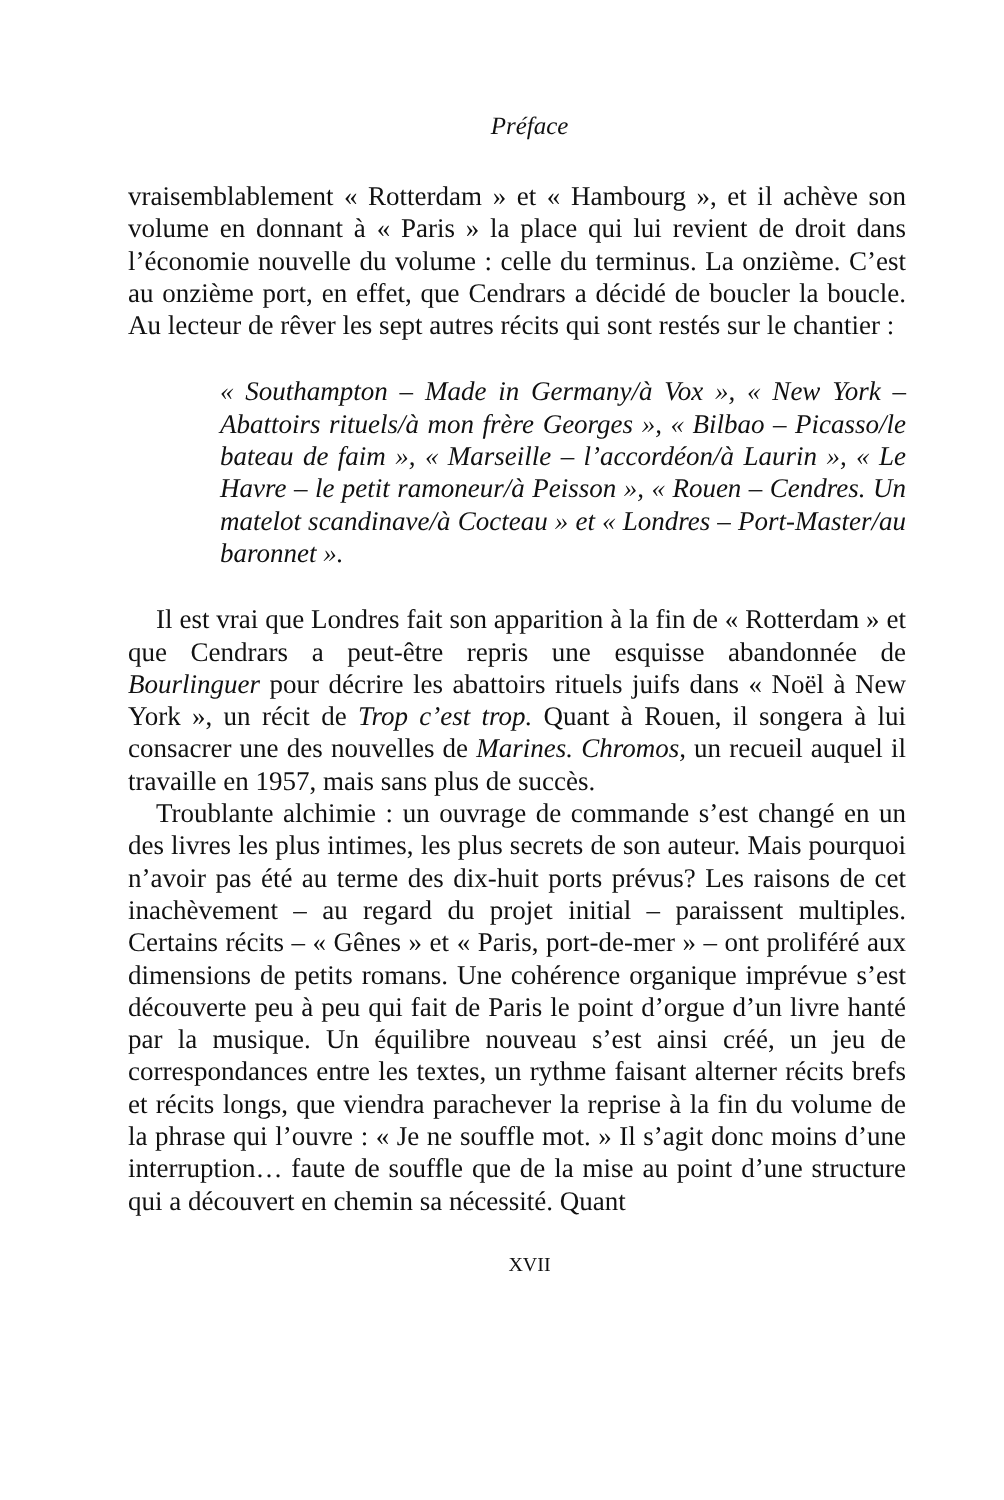Préface
vraisemblablement « Rotterdam » et « Hambourg », et il achève son volume en donnant à « Paris » la place qui lui revient de droit dans l’économie nouvelle du volume : celle du terminus. La onzième. C’est au onzième port, en effet, que Cendrars a décidé de boucler la boucle. Au lecteur de rêver les sept autres récits qui sont restés sur le chantier :
« Southampton – Made in Germany/à Vox », « New York – Abattoirs rituels/à mon frère Georges », « Bilbao – Picasso/le bateau de faim », « Marseille – l’accordéon/à Laurin », « Le Havre – le petit ramoneur/à Peisson », « Rouen – Cendres. Un matelot scandinave/à Cocteau » et « Londres – Port-Master/au baronnet ».
Il est vrai que Londres fait son apparition à la fin de « Rotterdam » et que Cendrars a peut-être repris une esquisse abandonnée de Bourlinguer pour décrire les abattoirs rituels juifs dans « Noël à New York », un récit de Trop c’est trop. Quant à Rouen, il songera à lui consacrer une des nouvelles de Marines. Chromos, un recueil auquel il travaille en 1957, mais sans plus de succès.
Troublante alchimie : un ouvrage de commande s’est changé en un des livres les plus intimes, les plus secrets de son auteur. Mais pourquoi n’avoir pas été au terme des dix-huit ports prévus? Les raisons de cet inachèvement – au regard du projet initial – paraissent multiples. Certains récits – « Gênes » et « Paris, port-de-mer » – ont proliféré aux dimensions de petits romans. Une cohérence organique imprévue s’est découverte peu à peu qui fait de Paris le point d’orgue d’un livre hanté par la musique. Un équilibre nouveau s’est ainsi créé, un jeu de correspondances entre les textes, un rythme faisant alterner récits brefs et récits longs, que viendra parachever la reprise à la fin du volume de la phrase qui l’ouvre : « Je ne souffle mot. » Il s’agit donc moins d’une interruption… faute de souffle que de la mise au point d’une structure qui a découvert en chemin sa nécessité. Quant
XVII